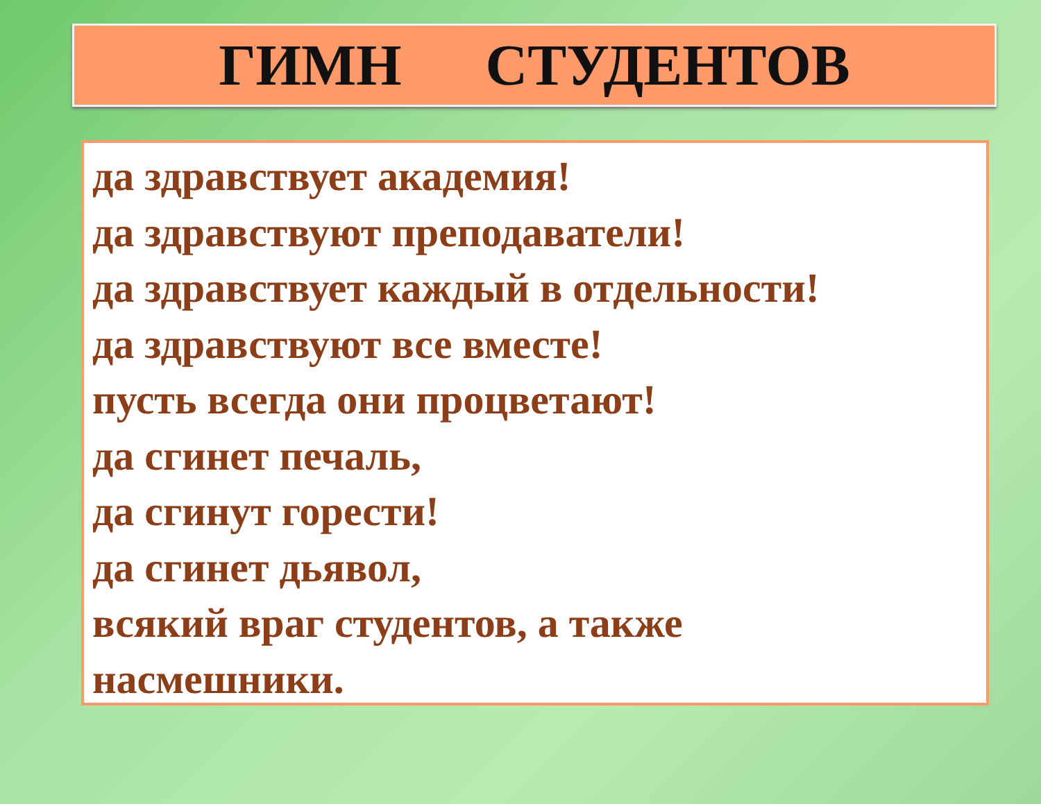ГИМН СТУДЕНТОВ
да здравствует академия!
да здравствуют преподаватели!
да здравствует каждый в отдельности!
да здравствуют все вместе!
пусть всегда они процветают!
да сгинет печаль,
да сгинут горести!
да сгинет дьявол,
всякий враг студентов, а также
насмешники.